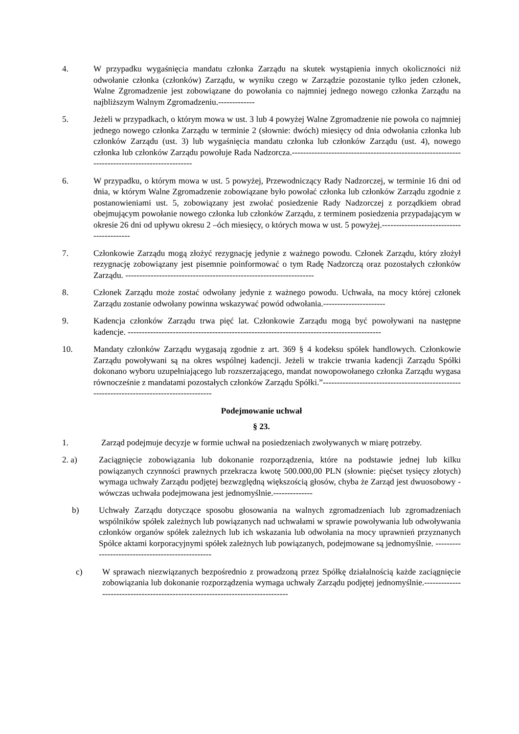4. W przypadku wygaśnięcia mandatu członka Zarządu na skutek wystąpienia innych okoliczności niż odwołanie członka (członków) Zarządu, w wyniku czego w Zarządzie pozostanie tylko jeden członek, Walne Zgromadzenie jest zobowiązane do powołania co najmniej jednego nowego członka Zarządu na najbliższym Walnym Zgromadzeniu.-------------
5. Jeżeli w przypadkach, o którym mowa w ust. 3 lub 4 powyżej Walne Zgromadzenie nie powoła co najmniej jednego nowego członka Zarządu w terminie 2 (słownie: dwóch) miesięcy od dnia odwołania członka lub członków Zarządu (ust. 3) lub wygaśnięcia mandatu członka lub członków Zarządu (ust. 4), nowego członka lub członków Zarządu powołuje Rada Nadzorcza.-----------------------------------------------------------------------------------------------
6. W przypadku, o którym mowa w ust. 5 powyżej, Przewodniczący Rady Nadzorczej, w terminie 16 dni od dnia, w którym Walne Zgromadzenie zobowiązane było powołać członka lub członków Zarządu zgodnie z postanowieniami ust. 5, zobowiązany jest zwołać posiedzenie Rady Nadzorczej z porządkiem obrad obejmującym powołanie nowego członka lub członków Zarządu, z terminem posiedzenia przypadającym w okresie 26 dni od upływu okresu 2 –óch miesięcy, o których mowa w ust. 5 powyżej.-----------------------------------------
7. Członkowie Zarządu mogą złożyć rezygnację jedynie z ważnego powodu. Członek Zarządu, który złożył rezygnację zobowiązany jest pisemnie poinformować o tym Radę Nadzorczą oraz pozostałych członków Zarządu. -------------------------------------------------------------------
8. Członek Zarządu może zostać odwołany jedynie z ważnego powodu. Uchwała, na mocy której członek Zarządu zostanie odwołany powinna wskazywać powód odwołania.----------------------
9. Kadencja członków Zarządu trwa pięć lat. Członkowie Zarządu mogą być powoływani na następne kadencje. ------------------------------------------------------------------------------------------
10. Mandaty członków Zarządu wygasają zgodnie z art. 369 § 4 kodeksu spółek handlowych. Członkowie Zarządu powoływani są na okres wspólnej kadencji. Jeżeli w trakcie trwania kadencji Zarządu Spółki dokonano wyboru uzupełniającego lub rozszerzającego, mandat nowopowołanego członka Zarządu wygasa równocześnie z mandatami pozostałych członków Zarządu Spółki.”-------------------------------------------------------------------------------------------
Podejmowanie uchwał
§ 23.
1. Zarząd podejmuje decyzje w formie uchwał na posiedzeniach zwoływanych w miarę potrzeby.
2. a) Zaciągnięcie zobowiązania lub dokonanie rozporządzenia, które na podstawie jednej lub kilku powiązanych czynności prawnych przekracza kwotę 500.000,00 PLN (słownie: pięćset tysięcy złotych) wymaga uchwały Zarządu podjętej bezwzględną większością głosów, chyba że Zarząd jest dwuosobowy - wówczas uchwała podejmowana jest jednomyślnie.--------------
b) Uchwały Zarządu dotyczące sposobu głosowania na walnych zgromadzeniach lub zgromadzeniach wspólników spółek zależnych lub powiązanych nad uchwałami w sprawie powoływania lub odwoływania członków organów spółek zależnych lub ich wskazania lub odwołania na mocy uprawnień przyznanych Spółce aktami korporacyjnymi spółek zależnych lub powiązanych, podejmowane są jednomyślnie. -------------------------------------------------
c) W sprawach niezwiązanych bezpośrednio z prowadzoną przez Spółkę działalnością każde zaciągnięcie zobowiązania lub dokonanie rozporządzenia wymaga uchwały Zarządu podjętej jednomyślnie.-------------------------------------------------------------------------------